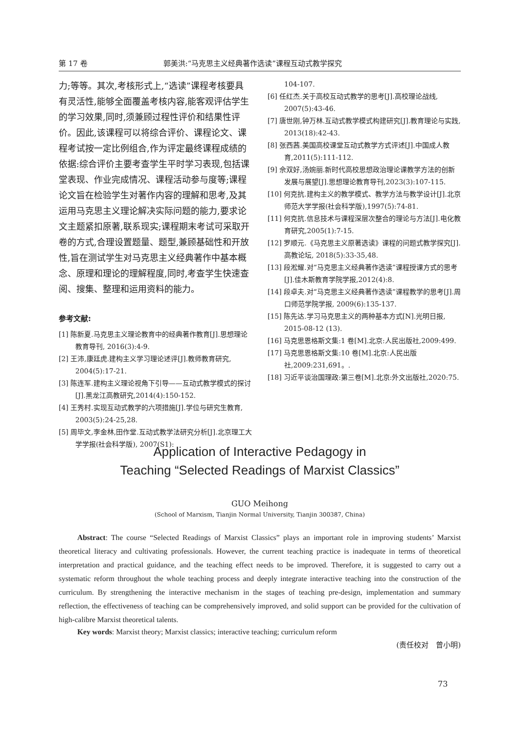第 17 卷 郭美洪:“马克思主义经典著作选读”课程互动式教学探究
力;等等。其次,考核形式上,“选读”课程考核要具有灵活性,能够全面覆盖考核内容,能客观评估学生的学习效果,同时,须兼顾过程性评价和结果性评价。因此,该课程可以将综合评价、课程论文、课程考试按一定比例组合,作为评定最终课程成绩的依据:综合评价主要考查学生平时学习表现,包括课堂表现、作业完成情况、课程活动参与度等;课程论文旨在检验学生对著作内容的理解和思考,及其运用马克思主义理论解决实际问题的能力,要求论文主题紧扣原著,联系现实;课程期末考试可采取开卷的方式,合理设置题量、题型,兼顾基础性和开放性,旨在测试学生对马克思主义经典著作中基本概念、原理和理论的理解程度,同时,考查学生快速查阅、搜集、整理和运用资料的能力。
参考文献:
[1] 陈新夏.马克思主义理论教育中的经典著作教育[J].思想理论教育导刊, 2016(3):4-9.
[2] 王沛,康廷虎.建构主义学习理论述评[J].教师教育研究, 2004(5):17-21.
[3] 陈连军.建构主义理论视角下引导——互动式教学模式的探讨[J].黑龙江高教研究,2014(4):150-152.
[4] 王秀村.实现互动式教学的六项措施[J].学位与研究生教育, 2003(5):24-25,28.
[5] 周毕文,李金林,田作堂.互动式教学法研究分析[J].北京理工大学学报(社会科学版), 2007(S1):
104-107.
[6] 任红杰.关于高校互动式教学的思考[J].高校理论战线, 2007(5):43-46.
[7] 唐世刚,钟万林.互动式教学模式构建研究[J].教育理论与实践, 2013(18):42-43.
[8] 张西茜.美国高校课堂互动式教学方式评述[J].中国成人教育,2011(5):111-112.
[9] 佘双好,汤婉丽.新时代高校思想政治理论课教学方法的创新发展与展望[J].思想理论教育导刊,2023(3):107-115.
[10] 何克抗.建构主义的教学模式、教学方法与教学设计[J].北京师范大学学报(社会科学版),1997(5):74-81.
[11] 何克抗.信息技术与课程深层次整合的理论与方法[J].电化教育研究,2005(1):7-15.
[12] 罗顺元.《马克思主义原著选读》课程的问题式教学探究[J].高教论坛, 2018(5):33-35,48.
[13] 段淞耀.对“马克思主义经典著作选读”课程授课方式的思考[J].佳木斯教育学院学报,2012(4):8.
[14] 段卓夫.对“马克思主义经典著作选读”课程教学的思考[J].周口师范学院学报, 2009(6):135-137.
[15] 陈先达.学习马克思主义的两种基本方式[N].光明日报, 2015-08-12 (13).
[16] 马克思恩格斯文集:1 卷[M].北京:人民出版社,2009:499.
[17] 马克思恩格斯文集:10 卷[M].北京:人民出版社,2009:231,691。.
[18] 习近平谈治国理政:第三卷[M].北京:外文出版社,2020:75.
Application of Interactive Pedagogy in
Teaching “Selected Readings of Marxist Classics”
GUO Meihong
(School of Marxism, Tianjin Normal University, Tianjin 300387, China)
Abstract: The course “Selected Readings of Marxist Classics” plays an important role in improving students’ Marxist theoretical literacy and cultivating professionals. However, the current teaching practice is inadequate in terms of theoretical interpretation and practical guidance, and the teaching effect needs to be improved. Therefore, it is suggested to carry out a systematic reform throughout the whole teaching process and deeply integrate interactive teaching into the construction of the curriculum. By strengthening the interactive mechanism in the stages of teaching pre-design, implementation and summary reflection, the effectiveness of teaching can be comprehensively improved, and solid support can be provided for the cultivation of high-calibre Marxist theoretical talents.
Key words: Marxist theory; Marxist classics; interactive teaching; curriculum reform
(责任校对　曾小明)
73